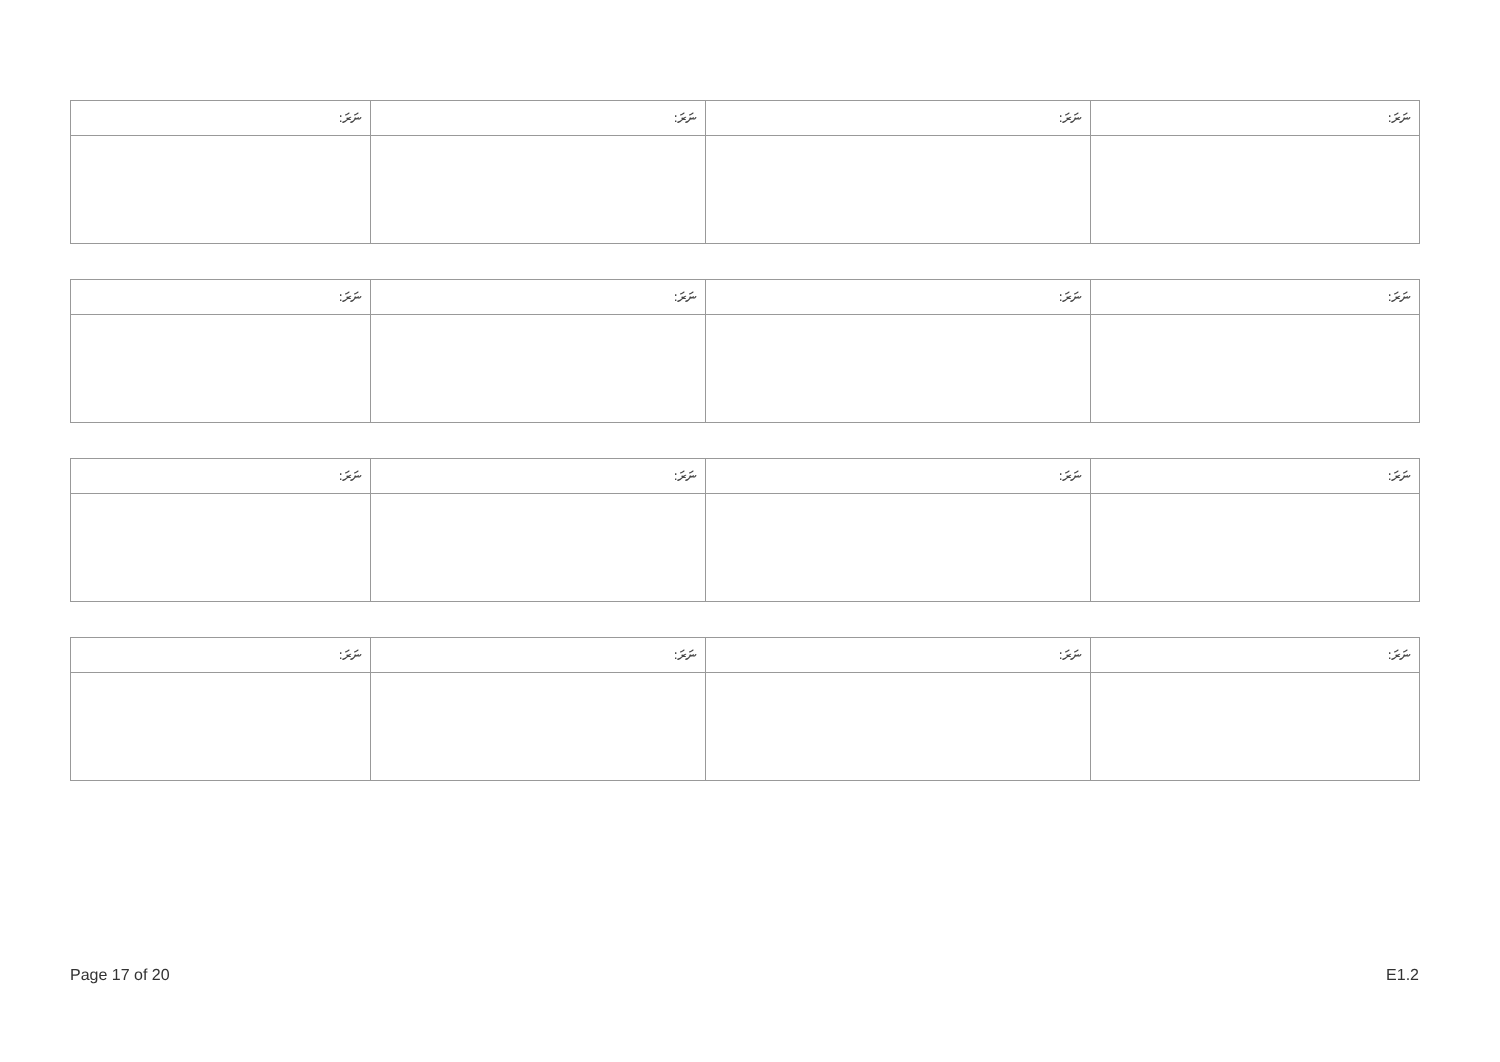| ނަރަ: | ނަރަ: | ނަރަ: | ނަރަ: |
| --- | --- | --- | --- |
| ނަރަ: | ނަރަ: | ނަރަ: | ނަރަ: |
| --- | --- | --- | --- |
| ނަރަ: | ނަރަ: | ނަރަ: | ނަރަ: |
| --- | --- | --- | --- |
| ނަރަ: | ނަރަ: | ނަރަ: | ނަރަ: |
| --- | --- | --- | --- |
Page 17 of 20 E1.2